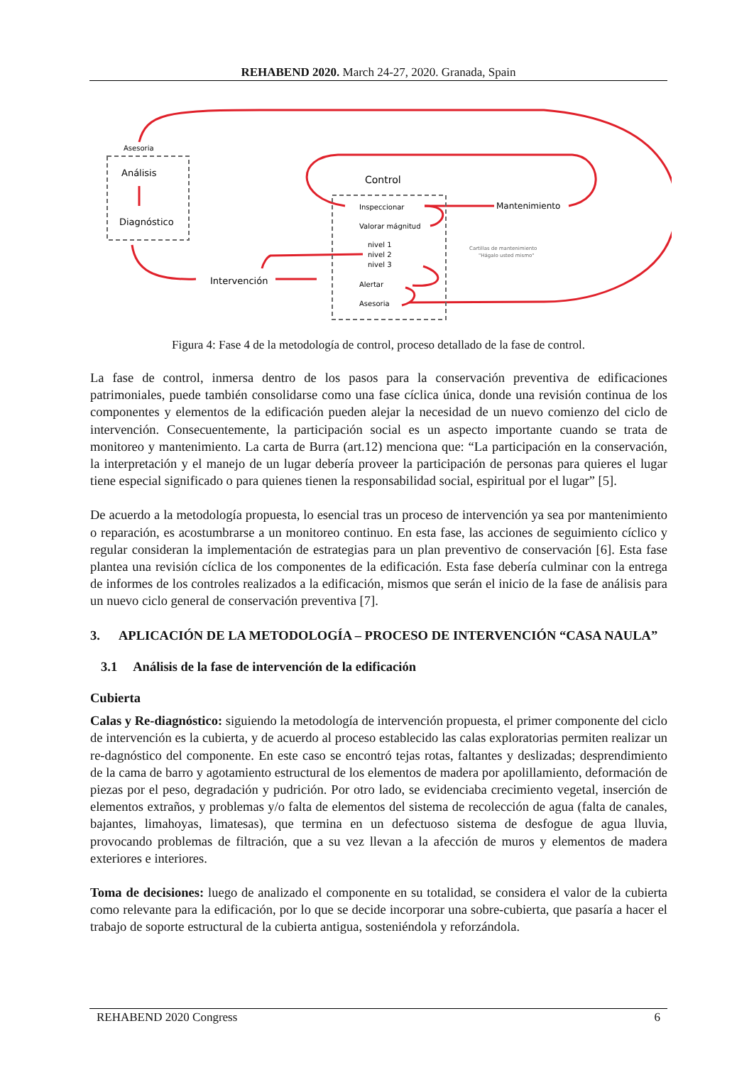REHABEND 2020. March 24-27, 2020. Granada, Spain
Asesoria
Análisis
Diagnóstico
Intervención
Control
Inspeccionar
Valorar mágnitud
nivel 1
nivel 2
nivel 3
Alertar
Asesoria
Mantenimiento
Cartillas de mantenimiento
"Hágalo usted mismo"
Figura 4: Fase 4 de la metodología de control, proceso detallado de la fase de control.
La fase de control, inmersa dentro de los pasos para la conservación preventiva de edificaciones patrimoniales, puede también consolidarse como una fase cíclica única, donde una revisión continua de los componentes y elementos de la edificación pueden alejar la necesidad de un nuevo comienzo del ciclo de intervención. Consecuentemente, la participación social es un aspecto importante cuando se trata de monitoreo y mantenimiento. La carta de Burra (art.12) menciona que: “La participación en la conservación, la interpretación y el manejo de un lugar debería proveer la participación de personas para quieres el lugar tiene especial significado o para quienes tienen la responsabilidad social, espiritual por el lugar” [5].
De acuerdo a la metodología propuesta, lo esencial tras un proceso de intervención ya sea por mantenimiento o reparación, es acostumbrarse a un monitoreo continuo. En esta fase, las acciones de seguimiento cíclico y regular consideran la implementación de estrategias para un plan preventivo de conservación [6]. Esta fase plantea una revisión cíclica de los componentes de la edificación. Esta fase debería culminar con la entrega de informes de los controles realizados a la edificación, mismos que serán el inicio de la fase de análisis para un nuevo ciclo general de conservación preventiva [7].
3. APLICACIÓN DE LA METODOLOGÍA – PROCESO DE INTERVENCIÓN “CASA NAULA”
3.1 Análisis de la fase de intervención de la edificación
Cubierta
Calas y Re-diagnóstico: siguiendo la metodología de intervención propuesta, el primer componente del ciclo de intervención es la cubierta, y de acuerdo al proceso establecido las calas exploratorias permiten realizar un re-dagnóstico del componente. En este caso se encontró tejas rotas, faltantes y deslizadas; desprendimiento de la cama de barro y agotamiento estructural de los elementos de madera por apolillamiento, deformación de piezas por el peso, degradación y pudrición. Por otro lado, se evidenciaba crecimiento vegetal, inserción de elementos extraños, y problemas y/o falta de elementos del sistema de recolección de agua (falta de canales, bajantes, limahoyas, limatesas), que termina en un defectuoso sistema de desfogue de agua lluvia, provocando problemas de filtración, que a su vez llevan a la afección de muros y elementos de madera exteriores e interiores.
Toma de decisiones: luego de analizado el componente en su totalidad, se considera el valor de la cubierta como relevante para la edificación, por lo que se decide incorporar una sobre-cubierta, que pasaría a hacer el trabajo de soporte estructural de la cubierta antigua, sosteniéndola y reforzándola.
REHABEND 2020 Congress 6